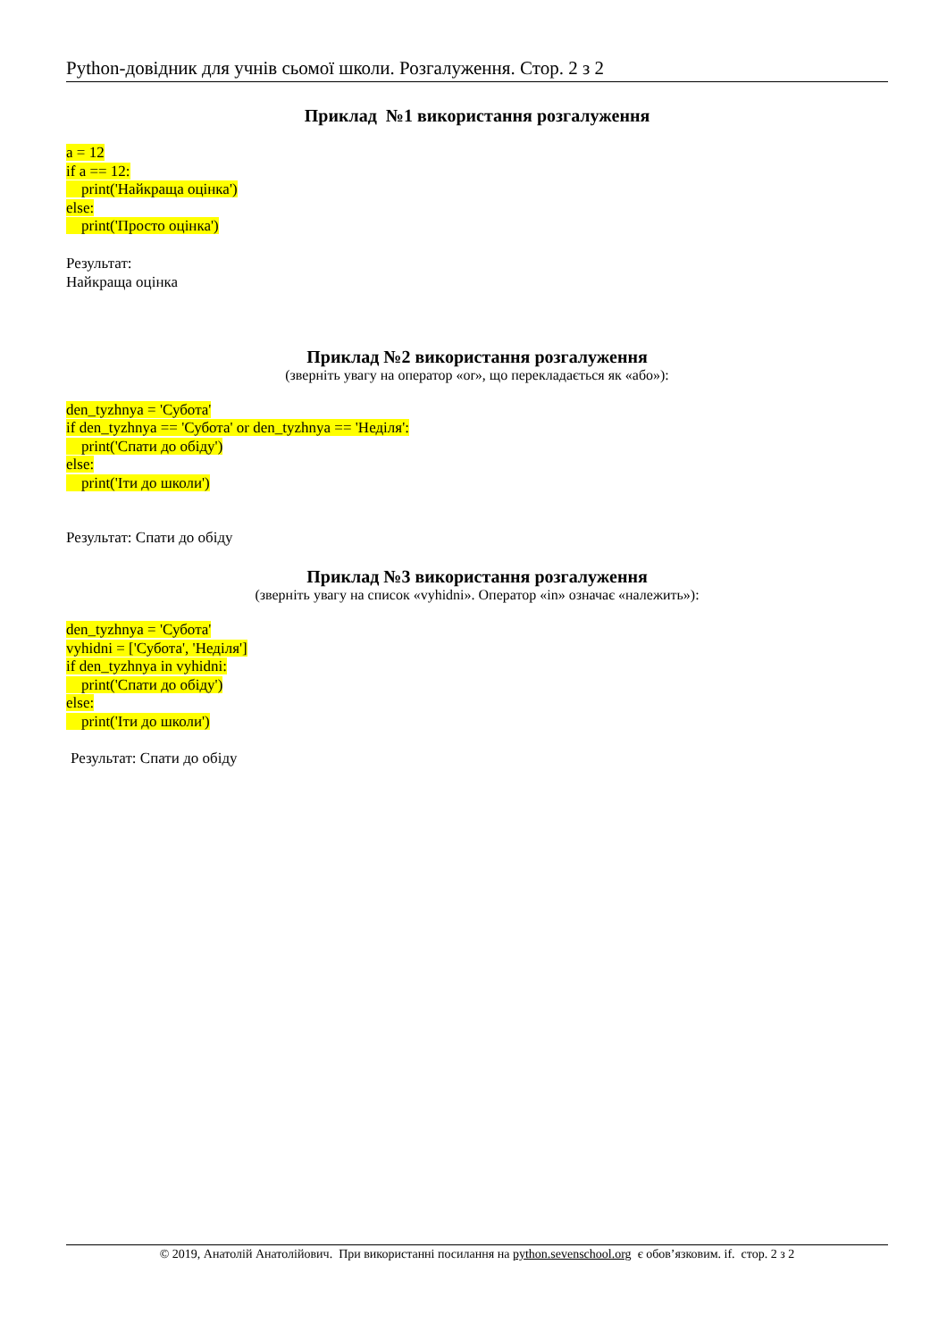Python-довідник для учнів сьомої школи. Розгалуження. Стор. 2 з 2
Приклад №1 використання розгалуження
a = 12
if a == 12:
print('Найкраща оцінка')
else:
print('Просто оцінка')
Результат:
Найкраща оцінка
Приклад №2 використання розгалуження
(зверніть увагу на оператор «or», що перекладається як «або»):
den_tyzhnya = 'Субота'
if den_tyzhnya == 'Субота' or den_tyzhnya == 'Неділя':
print('Спати до обіду')
else:
print('Іти до школи')
Результат: Спати до обіду
Приклад №3 використання розгалуження
(зверніть увагу на список «vyhidni». Оператор «in» означає «належить»):
den_tyzhnya = 'Субота'
vyhidni = ['Субота', 'Неділя']
if den_tyzhnya in vyhidni:
print('Спати до обіду')
else:
print('Іти до школи')
Результат: Спати до обіду
© 2019, Анатолій Анатолійович. При використанні посилання на python.sevenschool.org є обов’язковим. if. стор. 2 з 2